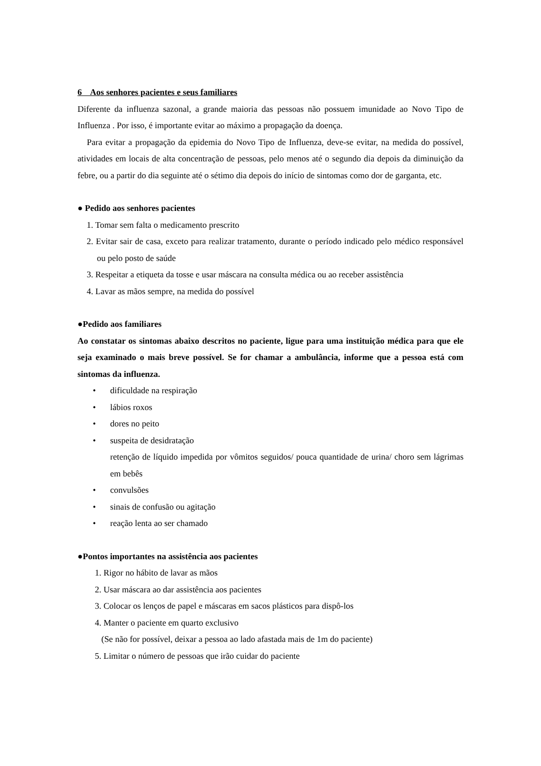6 Aos senhores pacientes e seus familiares
Diferente da influenza sazonal, a grande maioria das pessoas não possuem imunidade ao Novo Tipo de Influenza . Por isso, é importante evitar ao máximo a propagação da doença.
Para evitar a propagação da epidemia do Novo Tipo de Influenza, deve-se evitar, na medida do possível, atividades em locais de alta concentração de pessoas, pelo menos até o segundo dia depois da diminuição da febre, ou a partir do dia seguinte até o sétimo dia depois do início de sintomas como dor de garganta, etc.
● Pedido aos senhores pacientes
1. Tomar sem falta o medicamento prescrito
2. Evitar sair de casa, exceto para realizar tratamento, durante o período indicado pelo médico responsável ou pelo posto de saúde
3. Respeitar a etiqueta da tosse e usar máscara na consulta médica ou ao receber assistência
4. Lavar as mãos sempre, na medida do possível
●Pedido aos familiares
Ao constatar os sintomas abaixo descritos no paciente, ligue para uma instituição médica para que ele seja examinado o mais breve possível. Se for chamar a ambulância, informe que a pessoa está com sintomas da influenza.
• dificuldade na respiração
• lábios roxos
• dores no peito
• suspeita de desidratação
retenção de líquido impedida por vômitos seguidos/ pouca quantidade de urina/ choro sem lágrimas em bebês
• convulsões
• sinais de confusão ou agitação
• reação lenta ao ser chamado
●Pontos importantes na assistência aos pacientes
1. Rigor no hábito de lavar as mãos
2. Usar máscara ao dar assistência aos pacientes
3. Colocar os lenços de papel e máscaras em sacos plásticos para dispô-los
4. Manter o paciente em quarto exclusivo
(Se não for possível, deixar a pessoa ao lado afastada mais de 1m do paciente)
5. Limitar o número de pessoas que irão cuidar do paciente